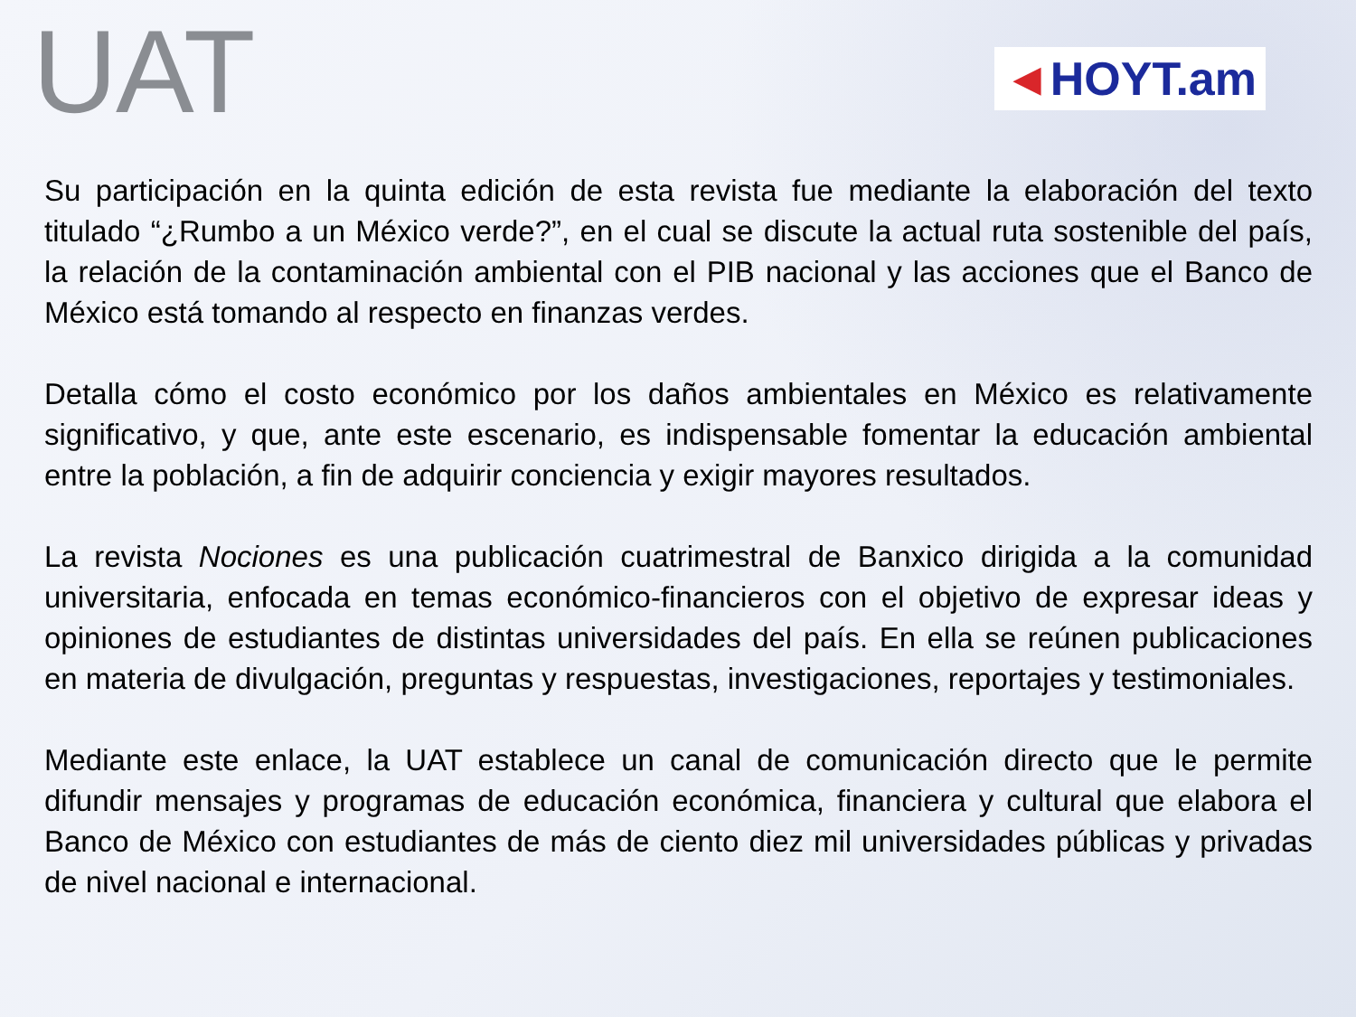UAT
◄HOYT.am
Su participación en la quinta edición de esta revista fue mediante la elaboración del texto titulado “¿Rumbo a un México verde?”, en el cual se discute la actual ruta sostenible del país, la relación de la contaminación ambiental con el PIB nacional y las acciones que el Banco de México está tomando al respecto en finanzas verdes.
Detalla cómo el costo económico por los daños ambientales en México es relativamente significativo, y que, ante este escenario, es indispensable fomentar la educación ambiental entre la población, a fin de adquirir conciencia y exigir mayores resultados.
La revista Nociones es una publicación cuatrimestral de Banxico dirigida a la comunidad universitaria, enfocada en temas económico-financieros con el objetivo de expresar ideas y opiniones de estudiantes de distintas universidades del país. En ella se reúnen publicaciones en materia de divulgación, preguntas y respuestas, investigaciones, reportajes y testimoniales.
Mediante este enlace, la UAT establece un canal de comunicación directo que le permite difundir mensajes y programas de educación económica, financiera y cultural que elabora el Banco de México con estudiantes de más de ciento diez mil universidades públicas y privadas de nivel nacional e internacional.